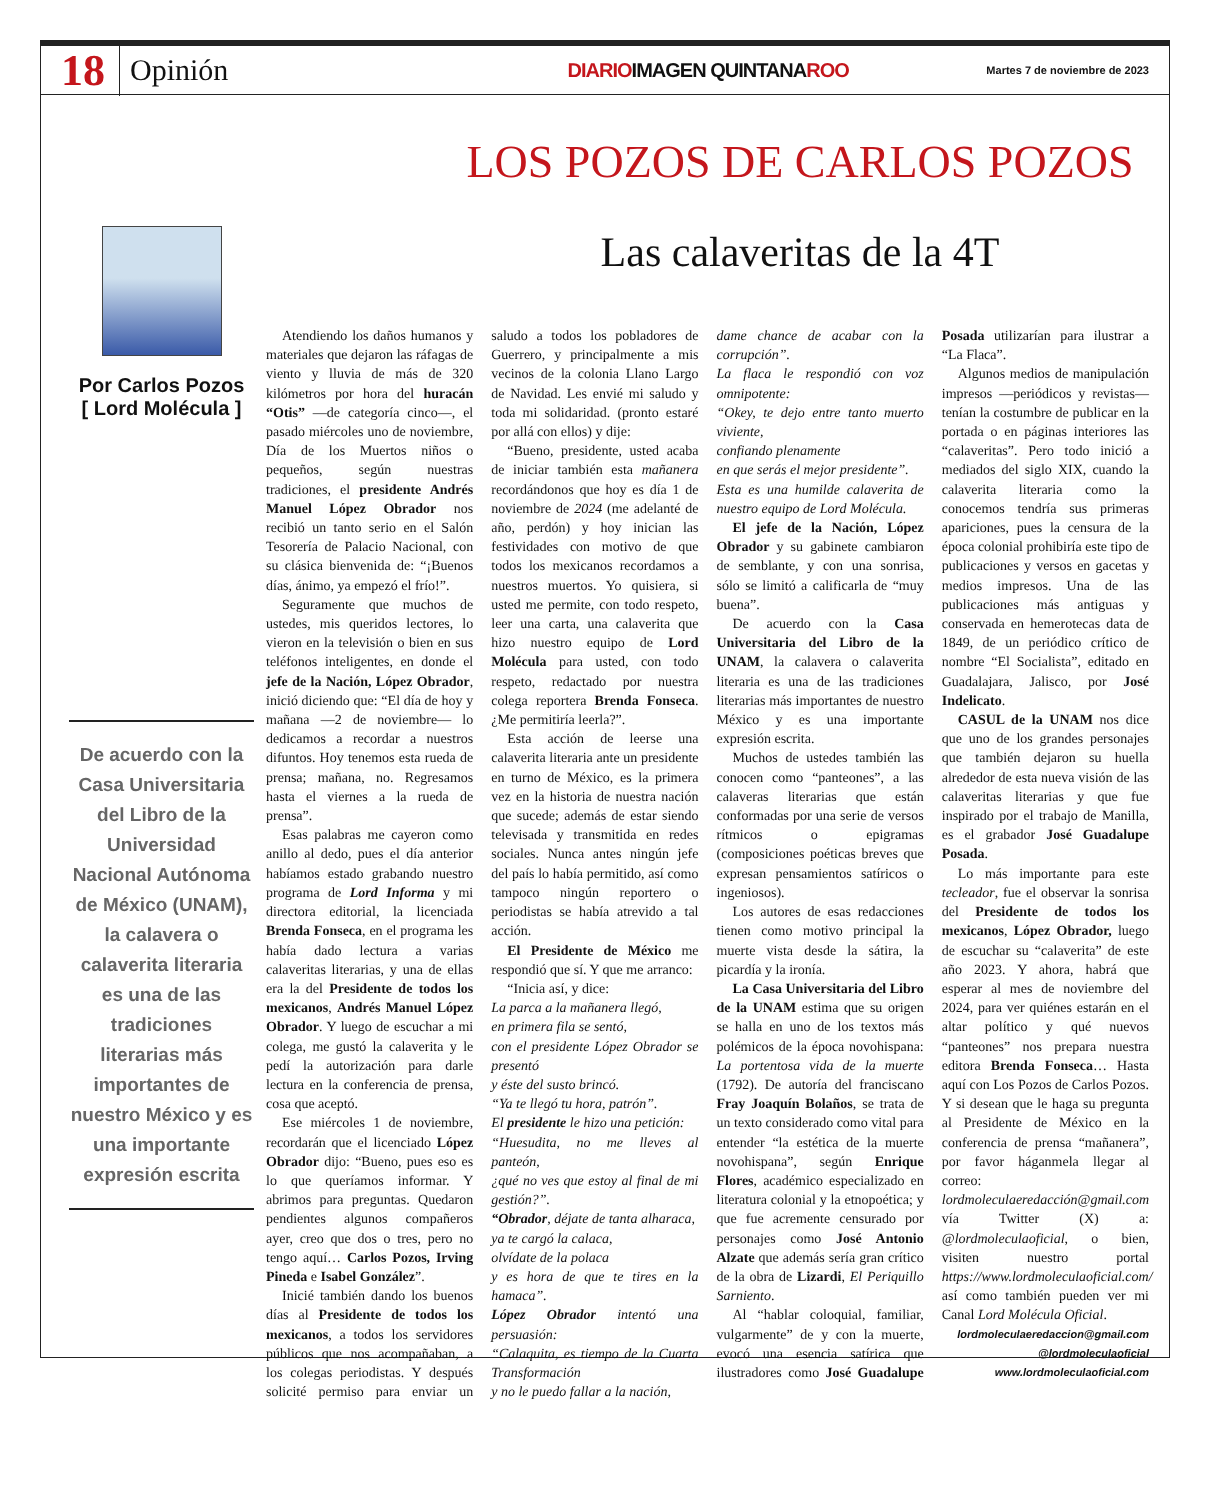18 Opinión DIARIOIMAGEN QUINTANAROO Martes 7 de noviembre de 2023
LOS POZOS DE CARLOS POZOS
Las calaveritas de la 4T
Por Carlos Pozos
[ Lord Molécula ]
De acuerdo con la Casa Universitaria del Libro de la Universidad Nacional Autónoma de México (UNAM), la calavera o calaverita literaria es una de las tradiciones literarias más importantes de nuestro México y es una importante expresión escrita
Atendiendo los daños humanos y materiales que dejaron las ráfagas de viento y lluvia de más de 320 kilómetros por hora del huracán “Otis” —de categoría cinco—, el pasado miércoles uno de noviembre, Día de los Muertos niños o pequeños, según nuestras tradiciones, el presidente Andrés Manuel López Obrador nos recibió un tanto serio en el Salón Tesorería de Palacio Nacional, con su clásica bienvenida de: “¡Buenos días, ánimo, ya empezó el frío!”.
Seguramente que muchos de ustedes, mis queridos lectores, lo vieron en la televisión o bien en sus teléfonos inteligentes, en donde el jefe de la Nación, López Obrador, inició diciendo que: “El día de hoy y mañana —2 de noviembre— lo dedicamos a recordar a nuestros difuntos. Hoy tenemos esta rueda de prensa; mañana, no. Regresamos hasta el viernes a la rueda de prensa”.
Esas palabras me cayeron como anillo al dedo, pues el día anterior habíamos estado grabando nuestro programa de Lord Informa y mi directora editorial, la licenciada Brenda Fonseca, en el programa les había dado lectura a varias calaveritas literarias, y una de ellas era la del Presidente de todos los mexicanos, Andrés Manuel López Obrador. Y luego de escuchar a mi colega, me gustó la calaverita y le pedí la autorización para darle lectura en la conferencia de prensa, cosa que aceptó.
Ese miércoles 1 de noviembre, recordarán que el licenciado López Obrador dijo: “Bueno, pues eso es lo que queríamos informar. Y abrimos para preguntas. Quedaron pendientes algunos compañeros ayer, creo que dos o tres, pero no tengo aquí… Carlos Pozos, Irving Pineda e Isabel González”.
Inicié también dando los buenos días al Presidente de todos los mexicanos, a todos los servidores públicos que nos acompañaban, a los colegas periodistas. Y después solicité permiso para enviar un saludo a todos los pobladores de Guerrero, y principalmente a mis vecinos de la colonia Llano Largo de Navidad. Les envié mi saludo y toda mi solidaridad. (pronto estaré por allá con ellos) y dije:
“Bueno, presidente, usted acaba de iniciar también esta mañanera recordándonos que hoy es día 1 de noviembre de 2024 (me adelanté de año, perdón) y hoy inician las festividades con motivo de que todos los mexicanos recordamos a nuestros muertos. Yo quisiera, si usted me permite, con todo respeto, leer una carta, una calaverita que hizo nuestro equipo de Lord Molécula para usted, con todo respeto, redactado por nuestra colega reportera Brenda Fonseca. ¿Me permitiría leerla?”.
Esta acción de leerse una calaverita literaria ante un presidente en turno de México, es la primera vez en la historia de nuestra nación que sucede; además de estar siendo televisada y transmitida en redes sociales. Nunca antes ningún jefe del país lo había permitido, así como tampoco ningún reportero o periodistas se había atrevido a tal acción.
El Presidente de México me respondió que sí. Y que me arranco:
“Inicia así, y dice:
La parca a la mañanera llegó,
en primera fila se sentó,
con el presidente López Obrador se presentó
y éste del susto brincó.
“Ya te llegó tu hora, patrón”.
El presidente le hizo una petición:
“Huesudita, no me lleves al panteón,
¿qué no ves que estoy al final de mi gestión?”.
“Obrador, déjate de tanta alharaca,
ya te cargó la calaca,
olvídate de la polaca
y es hora de que te tires en la hamaca”.
López Obrador intentó una persuasión:
“Calaquita, es tiempo de la Cuarta Transformación
y no le puedo fallar a la nación,
dame chance de acabar con la corrupción”.
La flaca le respondió con voz omnipotente:
“Okey, te dejo entre tanto muerto viviente,
confiando plenamente
en que serás el mejor presidente”.
Esta es una humilde calaverita de nuestro equipo de Lord Molécula.
El jefe de la Nación, López Obrador y su gabinete cambiaron de semblante, y con una sonrisa, sólo se limitó a calificarla de “muy buena”.
De acuerdo con la Casa Universitaria del Libro de la UNAM, la calavera o calaverita literaria es una de las tradiciones literarias más importantes de nuestro México y es una importante expresión escrita.
Muchos de ustedes también las conocen como “panteones”, a las calaveras literarias que están conformadas por una serie de versos rítmicos o epigramas (composiciones poéticas breves que expresan pensamientos satíricos o ingeniosos).
Los autores de esas redacciones tienen como motivo principal la muerte vista desde la sátira, la picardía y la ironía.
La Casa Universitaria del Libro de la UNAM estima que su origen se halla en uno de los textos más polémicos de la época novohispana: La portentosa vida de la muerte (1792). De autoría del franciscano Fray Joaquín Bolaños, se trata de un texto considerado como vital para entender “la estética de la muerte novohispana”, según Enrique Flores, académico especializado en literatura colonial y la etnopoética; y que fue acremente censurado por personajes como José Antonio Alzate que además sería gran crítico de la obra de Lizardi, El Periquillo Sarniento.
Al “hablar coloquial, familiar, vulgarmente” de y con la muerte, evocó una esencia satírica que ilustradores como José Guadalupe Posada utilizarían para ilustrar a “La Flaca”.
Algunos medios de manipulación impresos —periódicos y revistas—tenían la costumbre de publicar en la portada o en páginas interiores las “calaveritas”. Pero todo inició a mediados del siglo XIX, cuando la calaverita literaria como la conocemos tendría sus primeras apariciones, pues la censura de la época colonial prohibiría este tipo de publicaciones y versos en gacetas y medios impresos. Una de las publicaciones más antiguas y conservada en hemerotecas data de 1849, de un periódico crítico de nombre “El Socialista”, editado en Guadalajara, Jalisco, por José Indelicato.
CASUL de la UNAM nos dice que uno de los grandes personajes que también dejaron su huella alrededor de esta nueva visión de las calaveritas literarias y que fue inspirado por el trabajo de Manilla, es el grabador José Guadalupe Posada.
Lo más importante para este tecleador, fue el observar la sonrisa del Presidente de todos los mexicanos, López Obrador, luego de escuchar su “calaverita” de este año 2023. Y ahora, habrá que esperar al mes de noviembre del 2024, para ver quiénes estarán en el altar político y qué nuevos “panteones” nos prepara nuestra editora Brenda Fonseca… Hasta aquí con Los Pozos de Carlos Pozos. Y si desean que le haga su pregunta al Presidente de México en la conferencia de prensa “mañanera”, por favor háganmela llegar al correo: lordmoleculaeredacción@gmail.com vía Twitter (X) a: @lordmoleculaoficial, o bien, visiten nuestro portal https://www.lordmoleculaoficial.com/ así como también pueden ver mi Canal Lord Molécula Oficial.
lordmoleculaeredaccion@gmail.com
@lordmoleculaoficial
www.lordmoleculaoficial.com